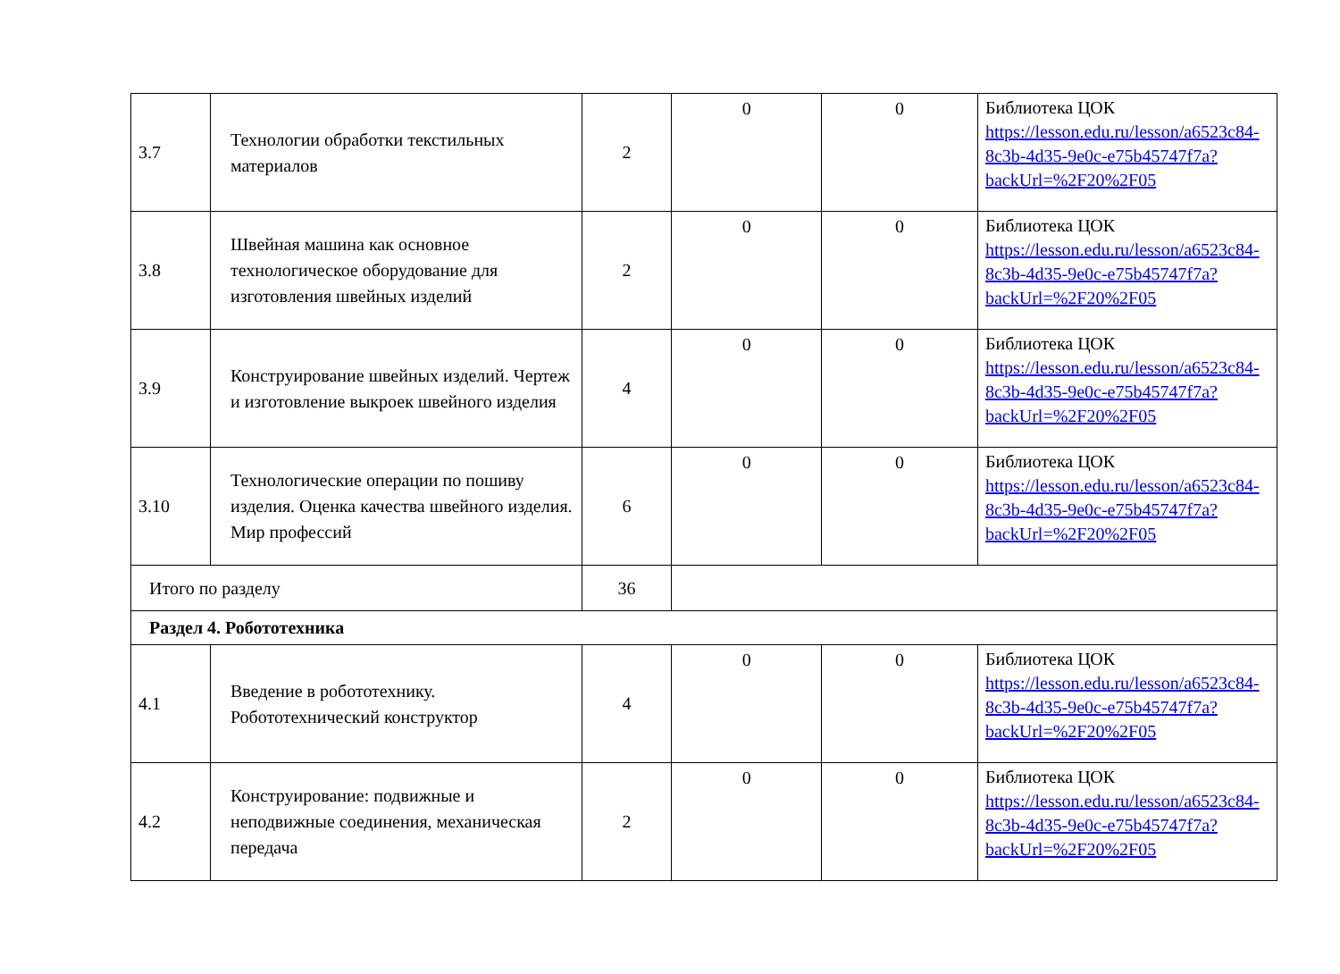| 3.7 | Технологии обработки текстильных материалов | 2 | 0 | 0 | Библиотека ЦОК https://lesson.edu.ru/lesson/a6523c84-8c3b-4d35-9e0c-e75b45747f7a?backUrl=%2F20%2F05 |
| 3.8 | Швейная машина как основное технологическое оборудование для изготовления швейных изделий | 2 | 0 | 0 | Библиотека ЦОК https://lesson.edu.ru/lesson/a6523c84-8c3b-4d35-9e0c-e75b45747f7a?backUrl=%2F20%2F05 |
| 3.9 | Конструирование швейных изделий. Чертеж и изготовление выкроек швейного изделия | 4 | 0 | 0 | Библиотека ЦОК https://lesson.edu.ru/lesson/a6523c84-8c3b-4d35-9e0c-e75b45747f7a?backUrl=%2F20%2F05 |
| 3.10 | Технологические операции по пошиву изделия. Оценка качества швейного изделия. Мир профессий | 6 | 0 | 0 | Библиотека ЦОК https://lesson.edu.ru/lesson/a6523c84-8c3b-4d35-9e0c-e75b45747f7a?backUrl=%2F20%2F05 |
| Итого по разделу | | 36 | | | |
| Раздел 4. Робототехника | | | | | |
| 4.1 | Введение в робототехнику. Робототехнический конструктор | 4 | 0 | 0 | Библиотека ЦОК https://lesson.edu.ru/lesson/a6523c84-8c3b-4d35-9e0c-e75b45747f7a?backUrl=%2F20%2F05 |
| 4.2 | Конструирование: подвижные и неподвижные соединения, механическая передача | 2 | 0 | 0 | Библиотека ЦОК https://lesson.edu.ru/lesson/a6523c84-8c3b-4d35-9e0c-e75b45747f7a?backUrl=%2F20%2F05 |